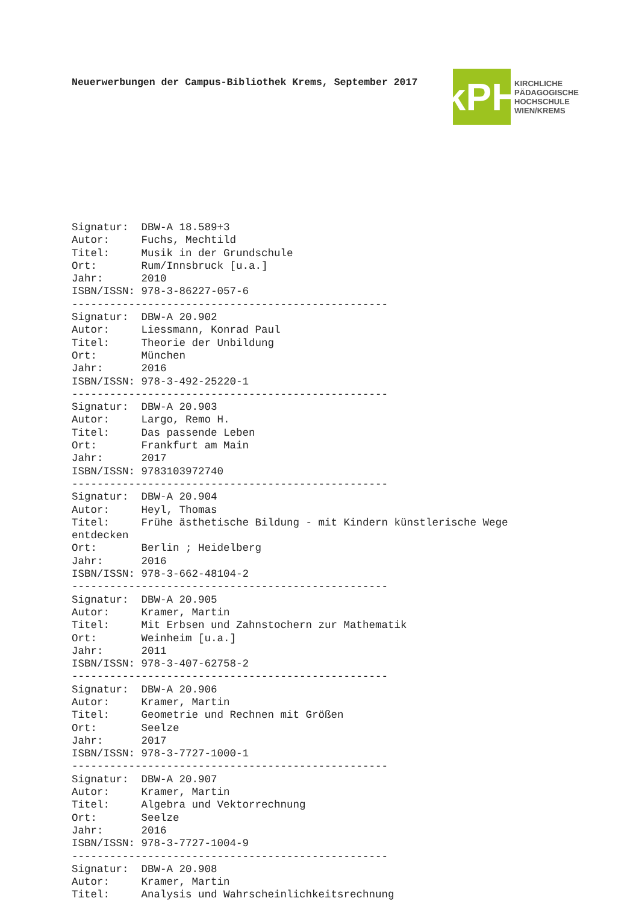Neuerwerbungen der Campus-Bibliothek Krems, September 2017
kPH
KIRCHLICHE
PÄDAGOGISCHE
HOCHSCHULE
WIEN/KREMS
Signatur:  DBW-A 18.589+3
Autor:     Fuchs, Mechtild
Titel:     Musik in der Grundschule
Ort:       Rum/Innsbruck [u.a.]
Jahr:      2010
ISBN/ISSN: 978-3-86227-057-6
--------------------------------------------------
Signatur:  DBW-A 20.902
Autor:     Liessmann, Konrad Paul
Titel:     Theorie der Unbildung
Ort:       München
Jahr:      2016
ISBN/ISSN: 978-3-492-25220-1
--------------------------------------------------
Signatur:  DBW-A 20.903
Autor:     Largo, Remo H.
Titel:     Das passende Leben
Ort:       Frankfurt am Main
Jahr:      2017
ISBN/ISSN: 9783103972740
--------------------------------------------------
Signatur:  DBW-A 20.904
Autor:     Heyl, Thomas
Titel:     Frühe ästhetische Bildung - mit Kindern künstlerische Wege
entdecken
Ort:       Berlin ; Heidelberg
Jahr:      2016
ISBN/ISSN: 978-3-662-48104-2
--------------------------------------------------
Signatur:  DBW-A 20.905
Autor:     Kramer, Martin
Titel:     Mit Erbsen und Zahnstochern zur Mathematik
Ort:       Weinheim [u.a.]
Jahr:      2011
ISBN/ISSN: 978-3-407-62758-2
--------------------------------------------------
Signatur:  DBW-A 20.906
Autor:     Kramer, Martin
Titel:     Geometrie und Rechnen mit Größen
Ort:       Seelze
Jahr:      2017
ISBN/ISSN: 978-3-7727-1000-1
--------------------------------------------------
Signatur:  DBW-A 20.907
Autor:     Kramer, Martin
Titel:     Algebra und Vektorrechnung
Ort:       Seelze
Jahr:      2016
ISBN/ISSN: 978-3-7727-1004-9
--------------------------------------------------
Signatur:  DBW-A 20.908
Autor:     Kramer, Martin
Titel:     Analysis und Wahrscheinlichkeitsrechnung